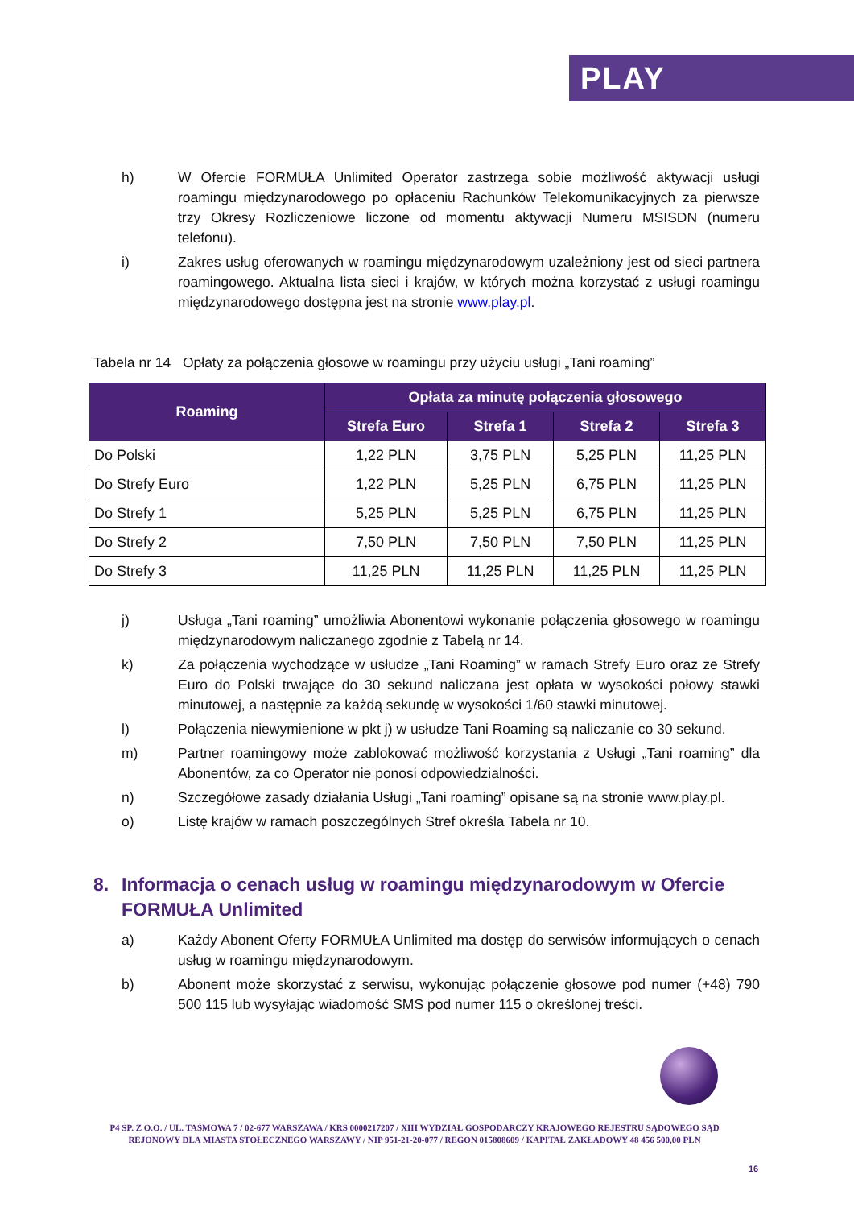PLAY
h) W Ofercie FORMUŁA Unlimited Operator zastrzega sobie możliwość aktywacji usługi roamingu międzynarodowego po opłaceniu Rachunków Telekomunikacyjnych za pierwsze trzy Okresy Rozliczeniowe liczone od momentu aktywacji Numeru MSISDN (numeru telefonu).
i) Zakres usług oferowanych w roamingu międzynarodowym uzależniony jest od sieci partnera roamingowego. Aktualna lista sieci i krajów, w których można korzystać z usługi roamingu międzynarodowego dostępna jest na stronie www.play.pl.
Tabela nr 14 Opłaty za połączenia głosowe w roamingu przy użyciu usługi „Tani roaming”
| Roaming | Opłata za minutę połączenia głosowego | | | |
| --- | --- | --- | --- | --- |
| | Strefa Euro | Strefa 1 | Strefa 2 | Strefa 3 |
| Do Polski | 1,22 PLN | 3,75 PLN | 5,25 PLN | 11,25 PLN |
| Do Strefy Euro | 1,22 PLN | 5,25 PLN | 6,75 PLN | 11,25 PLN |
| Do Strefy 1 | 5,25 PLN | 5,25 PLN | 6,75 PLN | 11,25 PLN |
| Do Strefy 2 | 7,50 PLN | 7,50 PLN | 7,50 PLN | 11,25 PLN |
| Do Strefy 3 | 11,25 PLN | 11,25 PLN | 11,25 PLN | 11,25 PLN |
j) Usługa „Tani roaming” umożliwia Abonentowi wykonanie połączenia głosowego w roamingu międzynarodowym naliczanego zgodnie z Tabelą nr 14.
k) Za połączenia wychodzące w usłudze „Tani Roaming” w ramach Strefy Euro oraz ze Strefy Euro do Polski trwające do 30 sekund naliczana jest opłata w wysokości połowy stawki minutowej, a następnie za każdą sekundę w wysokości 1/60 stawki minutowej.
l) Połączenia niewymienione w pkt j) w usłudze Tani Roaming są naliczanie co 30 sekund.
m) Partner roamingowy może zablokować możliwość korzystania z Usługi „Tani roaming” dla Abonentów, za co Operator nie ponosi odpowiedzialności.
n) Szczegółowe zasady działania Usługi „Tani roaming” opisane są na stronie www.play.pl.
o) Listę krajów w ramach poszczególnych Stref określa Tabela nr 10.
8. Informacja o cenach usług w roamingu międzynarodowym w Ofercie FORMUŁA Unlimited
a) Każdy Abonent Oferty FORMUŁA Unlimited ma dostęp do serwisów informujących o cenach usług w roamingu międzynarodowym.
b) Abonent może skorzystać z serwisu, wykonując połączenie głosowe pod numer (+48) 790 500 115 lub wysyłając wiadomość SMS pod numer 115 o określonej treści.
P4 SP. Z O.O. / UL. TAŚMOWA 7 / 02-677 WARSZAWA / KRS 0000217207 / XIII WYDZIAŁ GOSPODARCZY KRAJOWEGO REJESTRU SĄDOWEGO SĄD REJONOWY DLA MIASTA STOŁECZNEGO WARSZAWY / NIP 951-21-20-077 / REGON 015808609 / KAPITAŁ ZAKŁADOWY 48 456 500,00 PLN
16